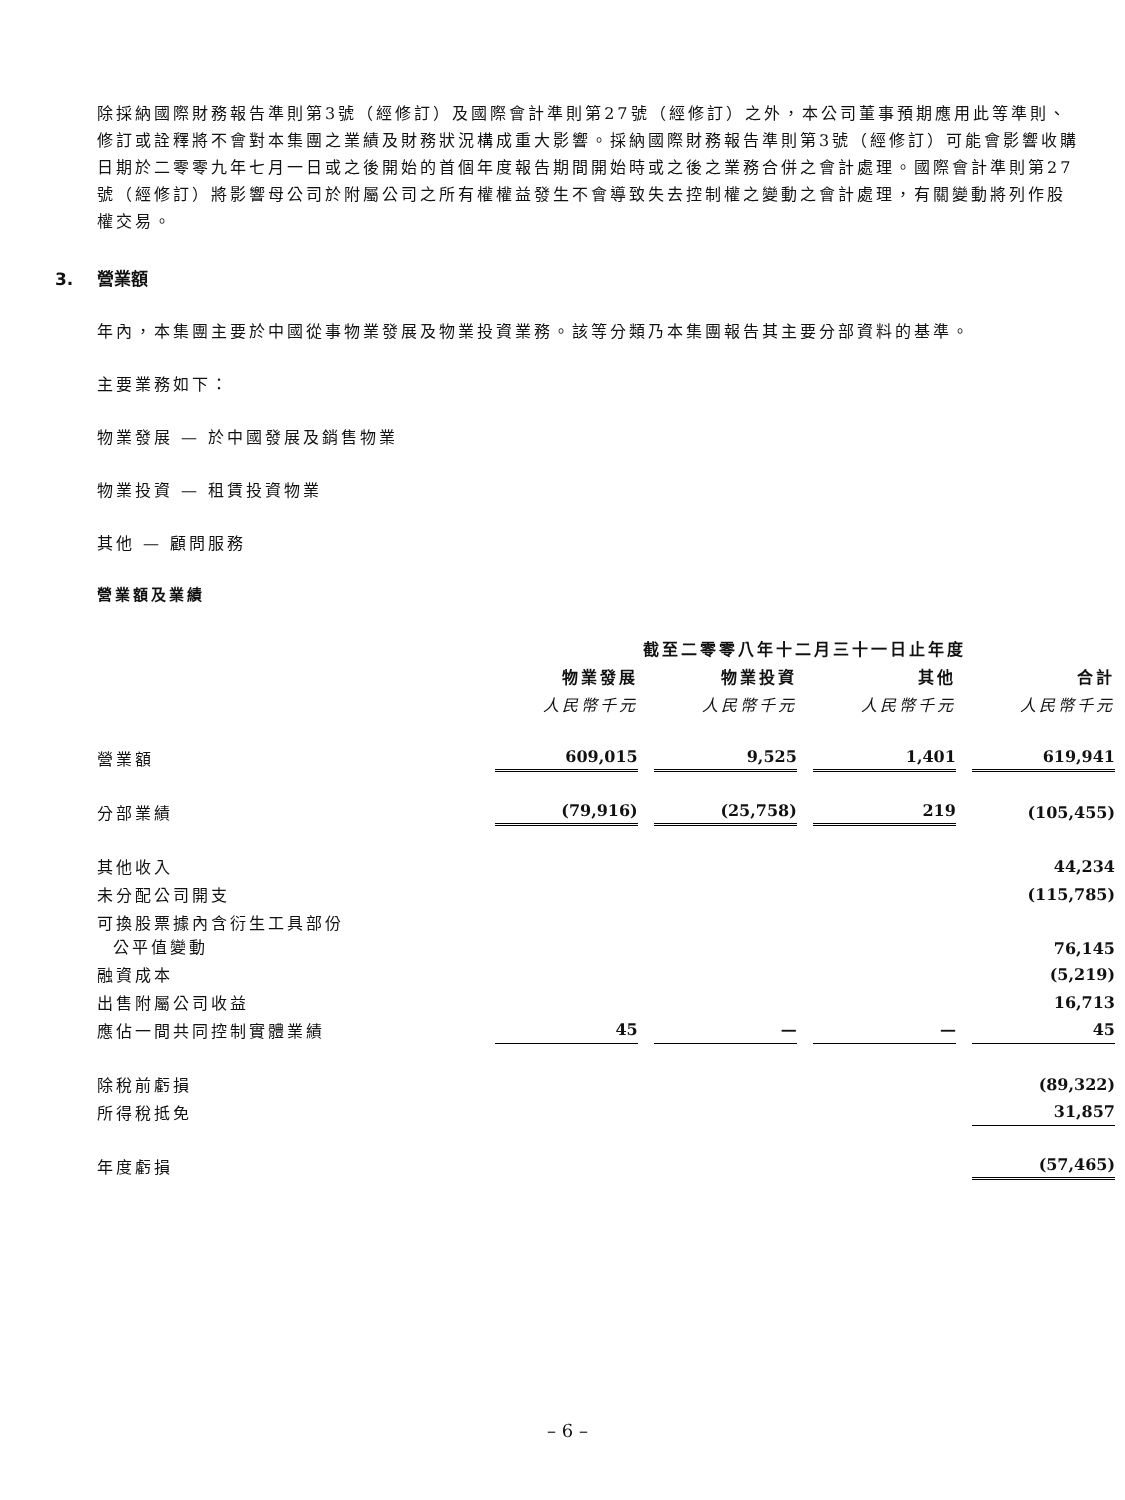除採納國際財務報告準則第3號（經修訂）及國際會計準則第27號（經修訂）之外，本公司董事預期應用此等準則、修訂或詮釋將不會對本集團之業績及財務狀況構成重大影響。採納國際財務報告準則第3號（經修訂）可能會影響收購日期於二零零九年七月一日或之後開始的首個年度報告期間開始時或之後之業務合併之會計處理。國際會計準則第27號（經修訂）將影響母公司於附屬公司之所有權權益發生不會導致失去控制權之變動之會計處理，有關變動將列作股權交易。
3. 營業額
年內，本集團主要於中國從事物業發展及物業投資業務。該等分類乃本集團報告其主要分部資料的基準。
主要業務如下：
物業發展 — 於中國發展及銷售物業
物業投資 — 租賃投資物業
其他 — 顧問服務
營業額及業績
| | 截至二零零八年十二月三十一日止年度 | | | |
| | 物業發展 | 物業投資 | 其他 | 合計 |
| | 人民幣千元 | 人民幣千元 | 人民幣千元 | 人民幣千元 |
| 營業額 | 609,015 | 9,525 | 1,401 | 619,941 |
| 分部業績 | (79,916) | (25,758) | 219 | (105,455) |
| 其他收入 | | | | 44,234 |
| 未分配公司開支 | | | | (115,785) |
| 可換股票據內含衍生工具部份 公平值變動 | | | | 76,145 |
| 融資成本 | | | | (5,219) |
| 出售附屬公司收益 | | | | 16,713 |
| 應佔一間共同控制實體業績 | 45 | — | — | 45 |
| 除稅前虧損 | | | | (89,322) |
| 所得稅抵免 | | | | 31,857 |
| 年度虧損 | | | | (57,465) |
– 6 –